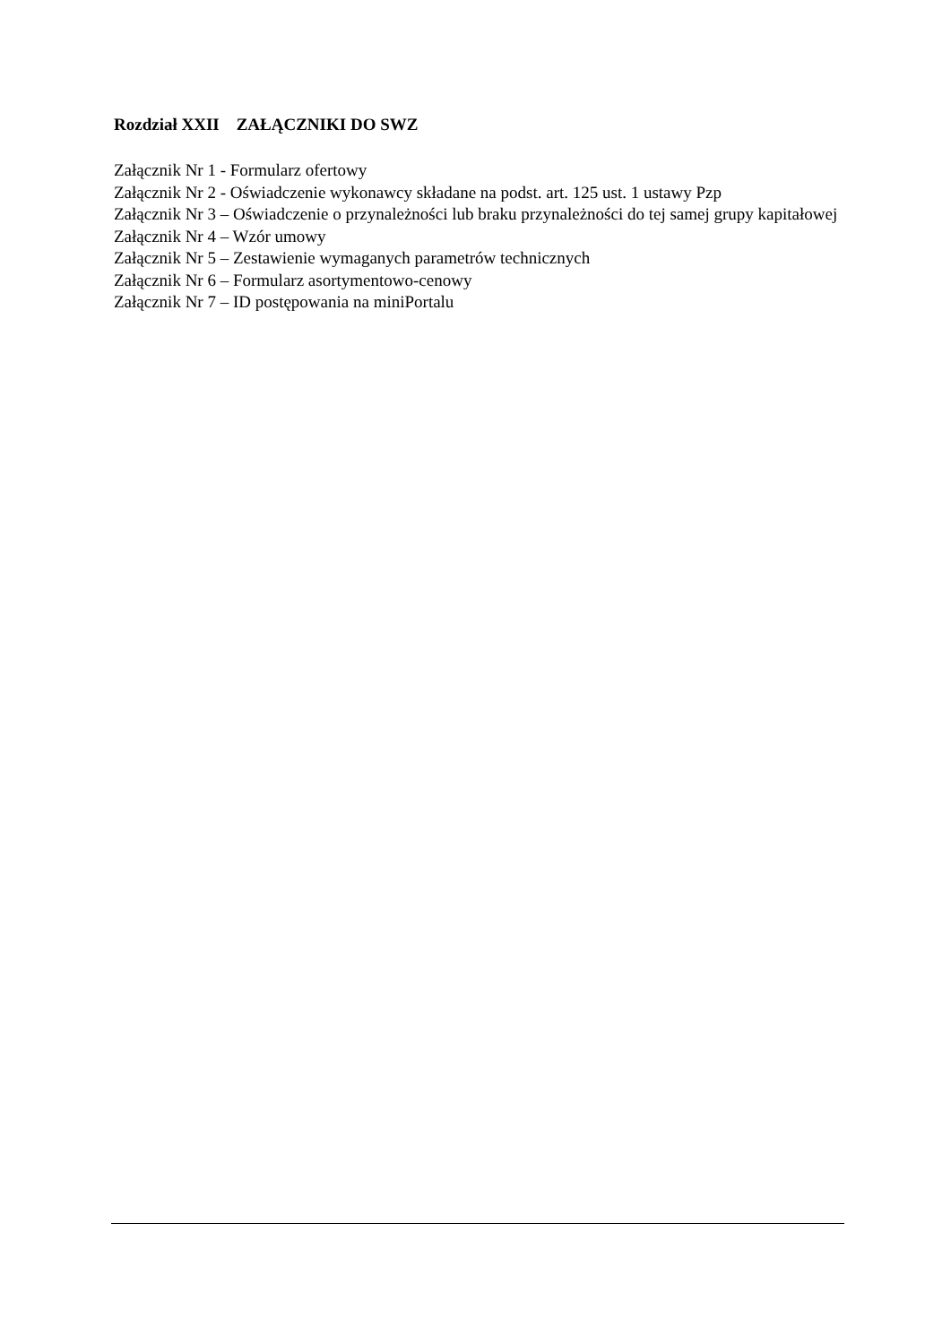Rozdział XXII ZAŁĄCZNIKI DO SWZ
Załącznik Nr 1 - Formularz ofertowy
Załącznik Nr 2 - Oświadczenie wykonawcy składane na podst. art. 125 ust. 1 ustawy Pzp
Załącznik Nr 3 – Oświadczenie o przynależności lub braku przynależności do tej samej grupy kapitałowej
Załącznik Nr 4 – Wzór umowy
Załącznik Nr 5 – Zestawienie wymaganych parametrów technicznych
Załącznik Nr 6 – Formularz asortymentowo-cenowy
Załącznik Nr 7 – ID postępowania na miniPortalu